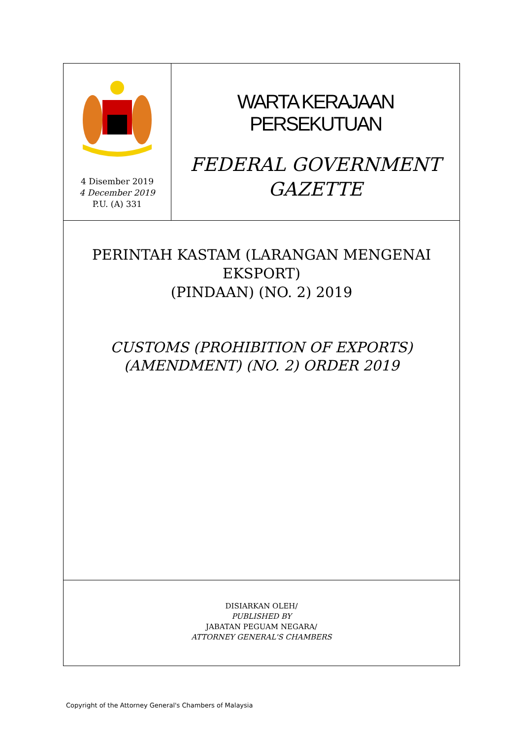4 Disember 2019
4 December 2019
P.U. (A) 331
WARTA KERAJAAN PERSEKUTUAN
FEDERAL GOVERNMENT
GAZETTE
PERINTAH KASTAM (LARANGAN MENGENAI EKSPORT)
(PINDAAN) (NO. 2) 2019
CUSTOMS (PROHIBITION OF EXPORTS)
(AMENDMENT) (NO. 2) ORDER 2019
DISIARKAN OLEH/
PUBLISHED BY
JABATAN PEGUAM NEGARA/
ATTORNEY GENERAL'S CHAMBERS
Copyright of the Attorney General's Chambers of Malaysia